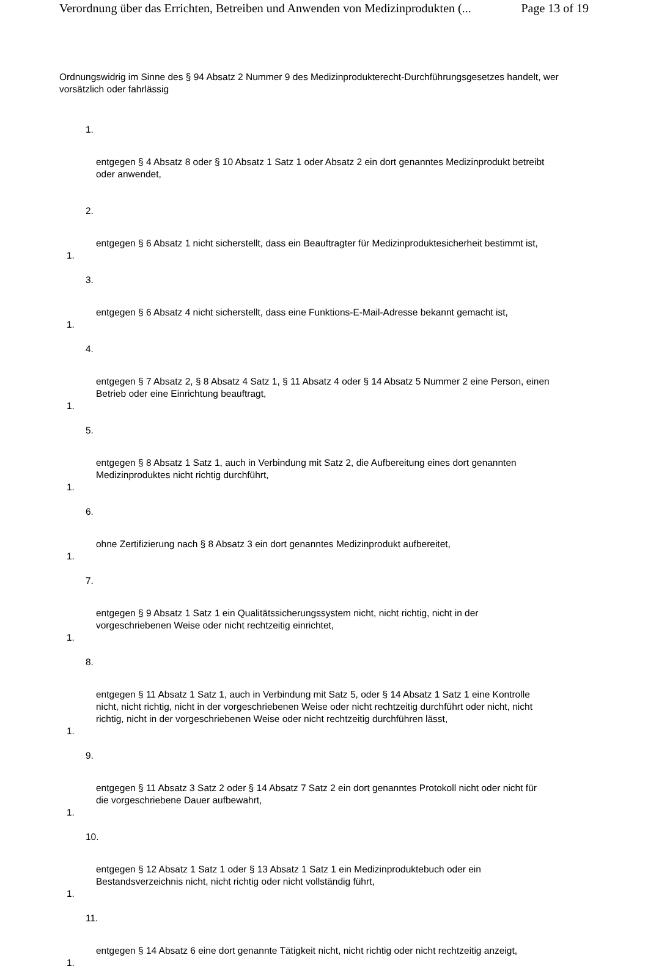Verordnung über das Errichten, Betreiben und Anwenden von Medizinprodukten (... Page 13 of 19
Ordnungswidrig im Sinne des § 94 Absatz 2 Nummer 9 des Medizinprodukterecht-Durchführungsgesetzes handelt, wer vorsätzlich oder fahrlässig
1.
entgegen § 4 Absatz 8 oder § 10 Absatz 1 Satz 1 oder Absatz 2 ein dort genanntes Medizinprodukt betreibt oder anwendet,
2.
entgegen § 6 Absatz 1 nicht sicherstellt, dass ein Beauftragter für Medizinproduktesicherheit bestimmt ist,
1.
3.
entgegen § 6 Absatz 4 nicht sicherstellt, dass eine Funktions-E-Mail-Adresse bekannt gemacht ist,
1.
4.
entgegen § 7 Absatz 2, § 8 Absatz 4 Satz 1, § 11 Absatz 4 oder § 14 Absatz 5 Nummer 2 eine Person, einen Betrieb oder eine Einrichtung beauftragt,
1.
5.
entgegen § 8 Absatz 1 Satz 1, auch in Verbindung mit Satz 2, die Aufbereitung eines dort genannten Medizinproduktes nicht richtig durchführt,
1.
6.
ohne Zertifizierung nach § 8 Absatz 3 ein dort genanntes Medizinprodukt aufbereitet,
1.
7.
entgegen § 9 Absatz 1 Satz 1 ein Qualitätssicherungssystem nicht, nicht richtig, nicht in der vorgeschriebenen Weise oder nicht rechtzeitig einrichtet,
1.
8.
entgegen § 11 Absatz 1 Satz 1, auch in Verbindung mit Satz 5, oder § 14 Absatz 1 Satz 1 eine Kontrolle nicht, nicht richtig, nicht in der vorgeschriebenen Weise oder nicht rechtzeitig durchführt oder nicht, nicht richtig, nicht in der vorgeschriebenen Weise oder nicht rechtzeitig durchführen lässt,
1.
9.
entgegen § 11 Absatz 3 Satz 2 oder § 14 Absatz 7 Satz 2 ein dort genanntes Protokoll nicht oder nicht für die vorgeschriebene Dauer aufbewahrt,
1.
10.
entgegen § 12 Absatz 1 Satz 1 oder § 13 Absatz 1 Satz 1 ein Medizinproduktebuch oder ein Bestandsverzeichnis nicht, nicht richtig oder nicht vollständig führt,
1.
11.
entgegen § 14 Absatz 6 eine dort genannte Tätigkeit nicht, nicht richtig oder nicht rechtzeitig anzeigt,
1.